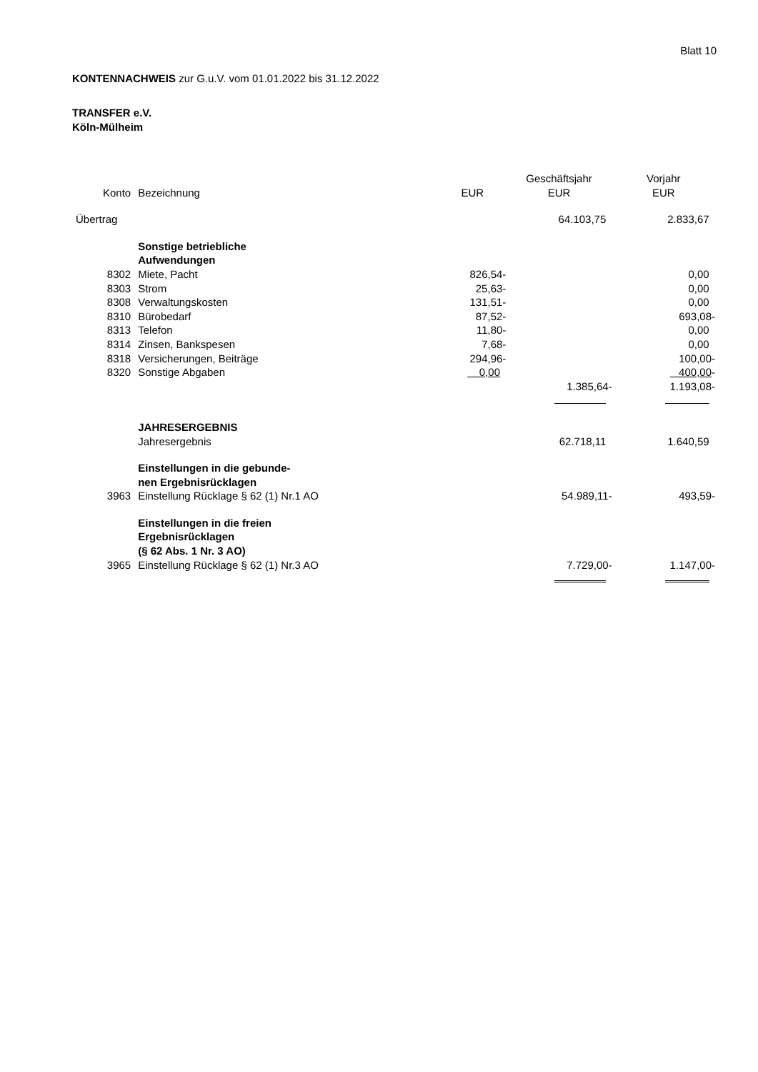Blatt 10
KONTENNACHWEIS zur G.u.V. vom 01.01.2022 bis 31.12.2022
TRANSFER e.V.
Köln-Mülheim
| | | | Geschäftsjahr | Vorjahr |
| --- | --- | --- | --- | --- |
| Konto | Bezeichnung | EUR | EUR | EUR |
| Übertrag | | | 64.103,75 | 2.833,67 |
| | Sonstige betriebliche Aufwendungen | | | |
| 8302 | Miete, Pacht | 826,54- | | 0,00 |
| 8303 | Strom | 25,63- | | 0,00 |
| 8308 | Verwaltungskosten | 131,51- | | 0,00 |
| 8310 | Bürobedarf | 87,52- | | 693,08- |
| 8313 | Telefon | 11,80- | | 0,00 |
| 8314 | Zinsen, Bankspesen | 7,68- | | 0,00 |
| 8318 | Versicherungen, Beiträge | 294,96- | | 100,00- |
| 8320 | Sonstige Abgaben | 0,00 | | 400,00 - |
| | | | 1.385,64- | 1.193,08- |
| | JAHRESERGEBNIS | | | |
| | Jahresergebnis | | 62.718,11 | 1.640,59 |
| | Einstellungen in die gebunde- nen Ergebnisrücklagen | | | |
| 3963 | Einstellung Rücklage § 62 (1) Nr.1 AO | | 54.989,11- | 493,59- |
| | Einstellungen in die freien Ergebnisrücklagen (§ 62 Abs. 1 Nr. 3 AO) | | | |
| 3965 | Einstellung Rücklage § 62 (1) Nr.3 AO | | 7.729,00- | 1.147,00- |